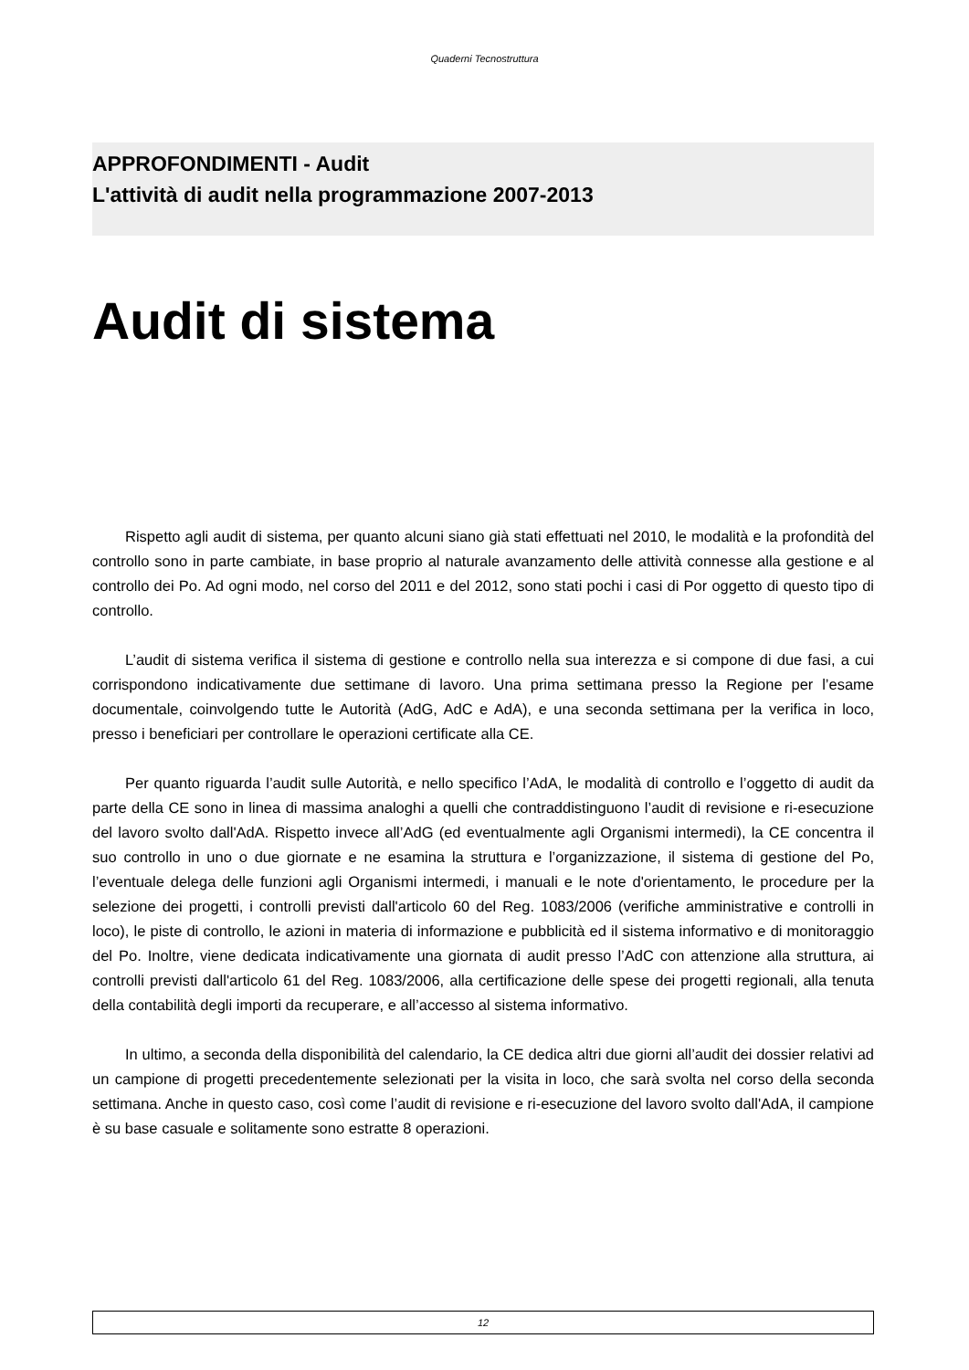Quaderni Tecnostruttura
APPROFONDIMENTI - Audit
L'attività di audit nella programmazione 2007-2013
Audit di sistema
Rispetto agli audit di sistema, per quanto alcuni siano già stati effettuati nel 2010, le modalità e la profondità del controllo sono in parte cambiate, in base proprio al naturale avanzamento delle attività connesse alla gestione e al controllo dei Po. Ad ogni modo, nel corso del 2011 e del 2012, sono stati pochi i casi di Por oggetto di questo tipo di controllo.
L’audit di sistema verifica il sistema di gestione e controllo nella sua interezza e si compone di due fasi, a cui corrispondono indicativamente due settimane di lavoro. Una prima settimana presso la Regione per l’esame documentale, coinvolgendo tutte le Autorità (AdG, AdC e AdA), e una seconda settimana per la verifica in loco, presso i beneficiari per controllare le operazioni certificate alla CE.
Per quanto riguarda l’audit sulle Autorità, e nello specifico l’AdA, le modalità di controllo e l’oggetto di audit da parte della CE sono in linea di massima analoghi a quelli che contraddistinguono l’audit di revisione e ri-esecuzione del lavoro svolto dall'AdA. Rispetto invece all’AdG (ed eventualmente agli Organismi intermedi), la CE concentra il suo controllo in uno o due giornate e ne esamina la struttura e l’organizzazione, il sistema di gestione del Po, l’eventuale delega delle funzioni agli Organismi intermedi, i manuali e le note d'orientamento, le procedure per la selezione dei progetti, i controlli previsti dall'articolo 60 del Reg. 1083/2006 (verifiche amministrative e controlli in loco), le piste di controllo, le azioni in materia di informazione e pubblicità ed il sistema informativo e di monitoraggio del Po. Inoltre, viene dedicata indicativamente una giornata di audit presso l’AdC con attenzione alla struttura, ai controlli previsti dall'articolo 61 del Reg. 1083/2006, alla certificazione delle spese dei progetti regionali, alla tenuta della contabilità degli importi da recuperare, e all’accesso al sistema informativo.
In ultimo, a seconda della disponibilità del calendario, la CE dedica altri due giorni all’audit dei dossier relativi ad un campione di progetti precedentemente selezionati per la visita in loco, che sarà svolta nel corso della seconda settimana. Anche in questo caso, così come l’audit di revisione e ri-esecuzione del lavoro svolto dall'AdA, il campione è su base casuale e solitamente sono estratte 8 operazioni.
12